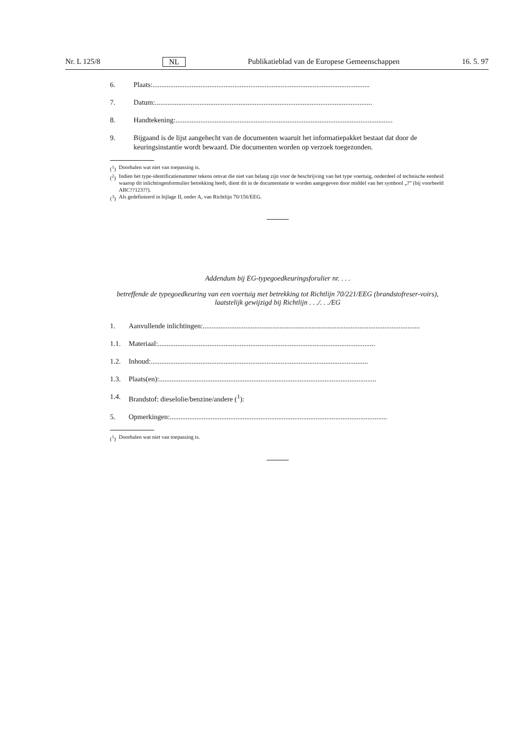Nr. L 125/8 NL Publikatieblad van de Europese Gemeenschappen 16. 5. 97
6. Plaats: ..........................................................................................................................
7. Datum: ..........................................................................................................................
8. Handtekening:..........................................................................................................................
9. Bijgaand is de lijst aangehecht van de documenten waaruit het informatiepakket bestaat dat door de keuringsinstantie wordt bewaard. Die documenten worden op verzoek toegezonden.
(<sup>1</sup>) Doorhalen wat niet van toepassing is.
(<sup>2</sup>) Indien het type-identificatienummer tekens omvat die niet van belang zijn voor de beschrijving van het type voertuig, onderdeel of technische eenheid waarop dit inlichtingenformulier betrekking heeft, dient dit in de documentatie te worden aangegeven door middel van het symbool „?” (bij voorbeeld ABC??123??).
(<sup>3</sup>) Als gedefinieerd in bijlage II, onder A, van Richtlijn 70/156/EEG.
Addendum bij EG-typegoedkeuringsforulier nr. . . .
betreffende de typegoedkeuring van een voertuig met betrekking tot Richtlijn 70/221/EEG (brandstofreser-voirs), laatstelijk gewijzigd bij Richtlijn . . ./. . ./EG
1. Aanvullende inlichtingen: ..........................................................................................................................
1.1. Materiaal: ..........................................................................................................................
1.2. Inhoud: ..........................................................................................................................
1.3. Plaats(en): ..........................................................................................................................
1.4. Brandstof: dieselolie/benzine/andere (<sup>1</sup>):
5. Opmerkingen: ..........................................................................................................................
(<sup>1</sup>) Doorhalen wat niet van toepassing is.